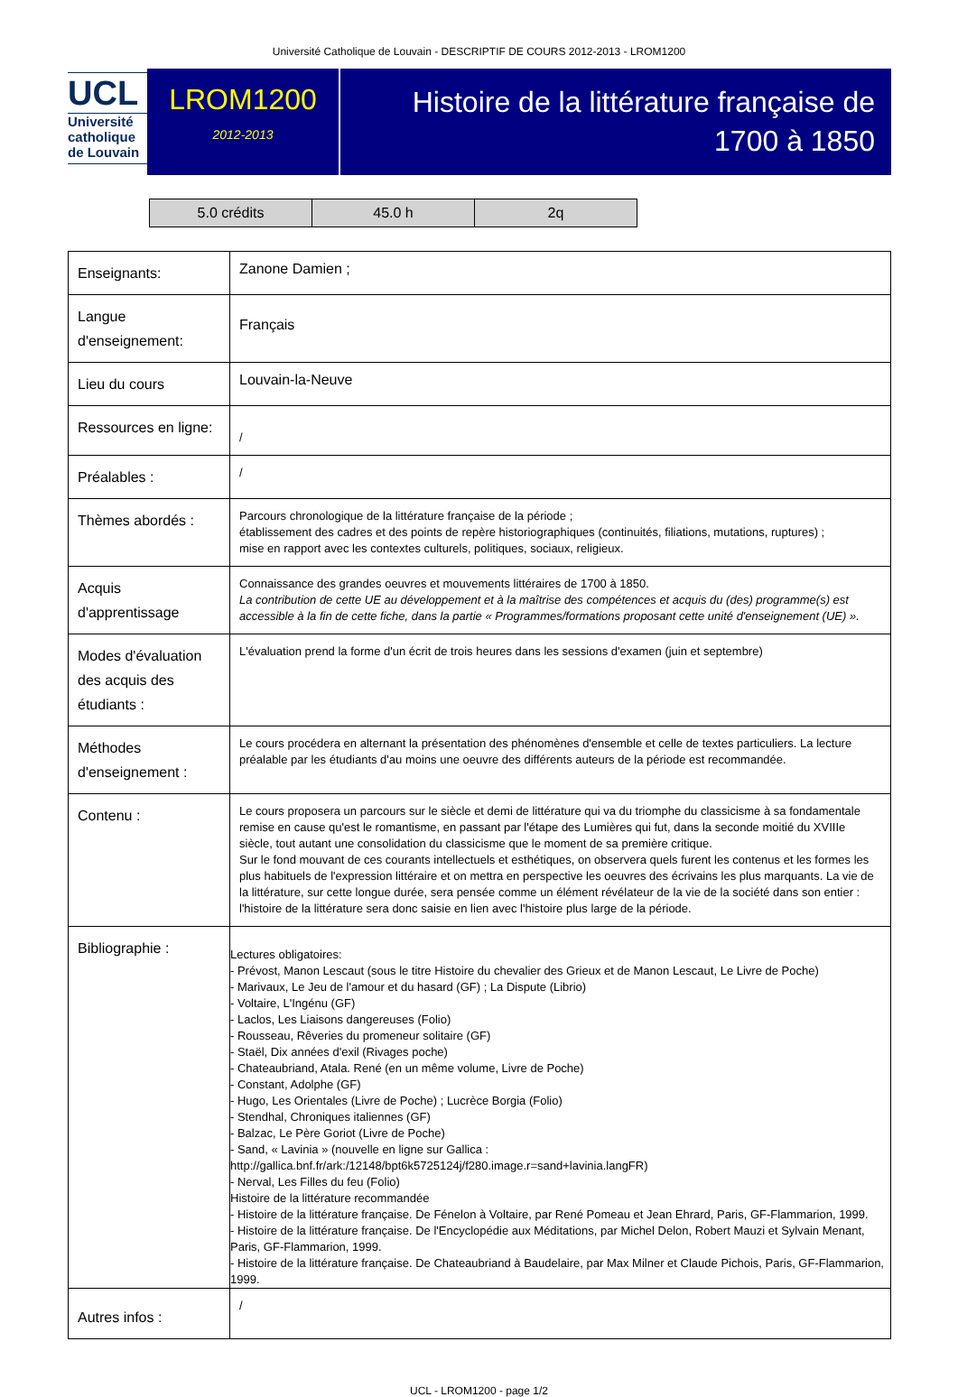Université Catholique de Louvain - DESCRIPTIF DE COURS 2012-2013 - LROM1200
UCL
Université
catholique
de Louvain
LROM1200
2012-2013
Histoire de la littérature française de
1700 à 1850
| 5.0 crédits | 45.0 h | 2q |
| Enseignants: | Zanone Damien ; |
| Langue d'enseignement: | Français |
| Lieu du cours | Louvain-la-Neuve |
| Ressources en ligne: | / |
| Préalables : | / |
| Thèmes abordés : | Parcours chronologique de la littérature française de la période ; établissement des cadres et des points de repère historiographiques (continuités, filiations, mutations, ruptures) ; mise en rapport avec les contextes culturels, politiques, sociaux, religieux. |
| Acquis d'apprentissage | Connaissance des grandes oeuvres et mouvements littéraires de 1700 à 1850. La contribution de cette UE au développement et à la maîtrise des compétences et acquis du (des) programme(s) est accessible à la fin de cette fiche, dans la partie « Programmes/formations proposant cette unité d'enseignement (UE) ». |
| Modes d'évaluation des acquis des étudiants : | L'évaluation prend la forme d'un écrit de trois heures dans les sessions d'examen (juin et septembre) |
| Méthodes d'enseignement : | Le cours procédera en alternant la présentation des phénomènes d'ensemble et celle de textes particuliers. La lecture préalable par les étudiants d'au moins une oeuvre des différents auteurs de la période est recommandée. |
| Contenu : | Le cours proposera un parcours sur le siècle et demi de littérature qui va du triomphe du classicisme à sa fondamentale remise en cause qu'est le romantisme, en passant par l'étape des Lumières qui fut, dans la seconde moitié du XVIIIe siècle, tout autant une consolidation du classicisme que le moment de sa première critique. Sur le fond mouvant de ces courants intellectuels et esthétiques, on observera quels furent les contenus et les formes les plus habituels de l'expression littéraire et on mettra en perspective les oeuvres des écrivains les plus marquants. La vie de la littérature, sur cette longue durée, sera pensée comme un élément révélateur de la vie de la société dans son entier : l'histoire de la littérature sera donc saisie en lien avec l'histoire plus large de la période. |
| Bibliographie : | Lectures obligatoires: - Prévost, Manon Lescaut (sous le titre Histoire du chevalier des Grieux et de Manon Lescaut, Le Livre de Poche) - Marivaux, Le Jeu de l'amour et du hasard (GF) ; La Dispute (Librio) - Voltaire, L'Ingénu (GF) - Laclos, Les Liaisons dangereuses (Folio) - Rousseau, Rêveries du promeneur solitaire (GF) - Staël, Dix années d'exil (Rivages poche) - Chateaubriand, Atala. René (en un même volume, Livre de Poche) - Constant, Adolphe (GF) - Hugo, Les Orientales (Livre de Poche) ; Lucrèce Borgia (Folio) - Stendhal, Chroniques italiennes (GF) - Balzac, Le Père Goriot (Livre de Poche) - Sand, « Lavinia » (nouvelle en ligne sur Gallica : http://gallica.bnf.fr/ark:/12148/bpt6k5725124j/f280.image.r=sand+lavinia.langFR) - Nerval, Les Filles du feu (Folio) Histoire de la littérature recommandée - Histoire de la littérature française. De Fénelon à Voltaire, par René Pomeau et Jean Ehrard, Paris, GF-Flammarion, 1999. - Histoire de la littérature française. De l'Encyclopédie aux Méditations, par Michel Delon, Robert Mauzi et Sylvain Menant, Paris, GF-Flammarion, 1999. - Histoire de la littérature française. De Chateaubriand à Baudelaire, par Max Milner et Claude Pichois, Paris, GF-Flammarion, 1999. |
| Autres infos : | / |
UCL - LROM1200 - page 1/2